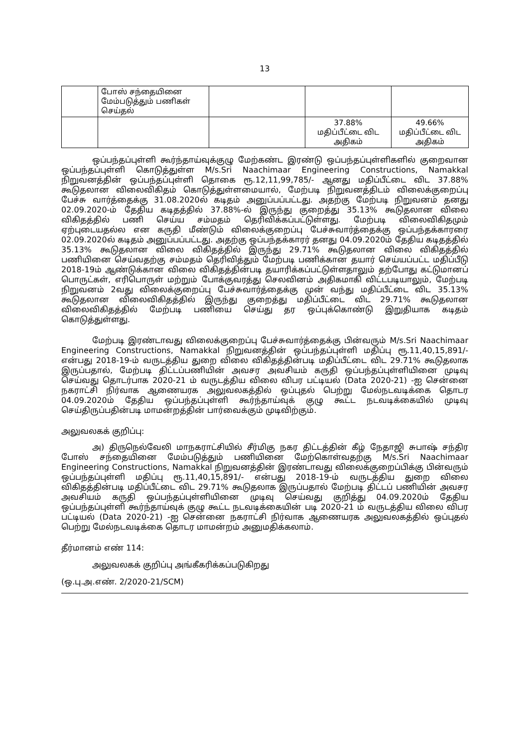13
| | போஸ் சந்தையினை மேம்படுத்தும் பணிகள் செய்தல் | | | |
| | | | 37.88% மதிப்பீட்டை விட அதிகம் | 49.66% மதிப்பீட்டை விட அதிகம் |
ஒப்பந்தப்புள்ளி கூர்ந்தாய்வுக்குழு மேற்கண்ட இரண்டு ஒப்பந்தப்புள்ளிகளில் குறைவான ஒப்பந்தப்புள்ளி கொடுத்துள்ள M/s.Sri Naachimaar Engineering Constructions, Namakkal நிறுவனத்தின் ஒப்பந்தப்புள்ளி தொகை ரூ.12,11,99,785/- ஆனது மதிப்பீட்டை விட 37.88% கூடுதலான விலைவிகிதம் கொடுத்துள்ளமையால், மேற்படி நிறுவனத்திடம் விலைக்குறைப்பு பேச்சு வார்த்தைக்கு 31.08.2020ல் கடிதம் அனுப்பப்பட்டது. அதற்கு மேற்படி நிறுவனம் தனது 02.09.2020-ம் தேதிய கடிதத்தில் 37.88%-ல் இருந்து குறைத்து 35.13% கூடுதலான விலை விகிதத்தில் பணி செய்ய சம்மதம் தெரிவிக்கப்பட்டுள்ளது. மேற்படி விலைவிகிதமும் ஏற்புடையதல்ல என கருதி மீண்டும் விலைக்குறைப்பு பேச்சுவார்த்தைக்கு ஒப்பந்தக்காரரை 02.09.2020ல் கடிதம் அனுப்பப்பட்டது. அதற்கு ஒப்பந்தக்காரர் தனது 04.09.2020ம் தேதிய கடிதத்தில் 35.13% கூடுதலான விலை விகிதத்தில் இருந்து 29.71% கூடுதலான விலை விகிதத்தில் பணியினை செய்வதற்கு சம்மதம் தெரிவித்தும் மேற்படி பணிக்கான தயார் செய்யப்பட்ட மதிப்பீடு 2018-19ம் ஆண்டுக்கான விலை விகிதத்தின்படி தயாரிக்கப்பட்டுள்ளதாலும் தற்போது கட்டுமானப் பொருட்கள், எரிபொருள் மற்றும் போக்குவரத்து செலவினம் அதிகமாகி விட்டபடியாலும், மேற்படி நிறுவனம் 2வது விலைக்குறைப்பு பேச்சுவார்த்தைக்கு முன் வந்து மதிப்பீட்டை விட 35.13% கூடுதலான விலைவிகிதத்தில் இருந்து குறைத்து மதிப்பீட்டை விட 29.71% கூடுதலான விலைவிகிதத்தில் மேற்படி பணியை செய்து தர ஒப்புக்கொண்டு இறுதியாக கடிதம் கொடுத்துள்ளது.
மேற்படி இரண்டாவது விலைக்குறைப்பு பேச்சுவார்த்தைக்கு பின்வரும் M/s.Sri Naachimaar Engineering Constructions, Namakkal நிறுவனத்தின் ஒப்பந்தப்புள்ளி மதிப்பு ரூ.11,40,15,891/- என்பது 2018-19-ம் வருடத்திய துறை விலை விகிதத்தின்படி மதிப்பீட்டை விட 29.71% கூடுதலாக இருப்பதால், மேற்படி திட்டப்பணியின் அவசர அவசியம் கருதி ஒப்பந்தப்புள்ளியினை முடிவு செய்வது தொடர்பாக 2020-21 ம் வருடத்திய விலை விபர பட்டியல் (Data 2020-21) -ஐ சென்னை நகராட்சி நிர்வாக ஆணையரக அலுவலகத்தில் ஒப்புதல் பெற்று மேல்நடவடிக்கை தொடர 04.09.2020ம் தேதிய ஒப்பந்தப்புள்ளி கூர்ந்தாய்வுக் குழு கூட்ட நடவடிக்கையில் முடிவு செய்திருப்பதின்படி மாமன்றத்தின் பார்வைக்கும் முடிவிற்கும்.
அலுவலகக் குறிப்பு:
அ) திருநெல்வேலி மாநகராட்சியில் சீர்மிகு நகர திட்டத்தின் கீழ் நேதாஜி சுபாஷ் சந்திர போஸ் சந்தையினை மேம்படுத்தும் பணியினை மேற்கொள்வதற்கு M/s.Sri Naachimaar Engineering Constructions, Namakkal நிறுவனத்தின் இரண்டாவது விலைக்குறைப்பிக்கு பின்வரும் ஒப்பந்தப்புள்ளி மதிப்பு ரூ.11,40,15,891/- என்பது 2018-19-ம் வருடத்திய துறை விலை விகிதத்தின்படி மதிப்பீட்டை விட 29.71% கூடுதலாக இருப்பதால் மேற்படி திட்டப் பணியின் அவசர அவசியம் கருதி ஒப்பந்தப்புள்ளியினை முடிவு செய்வது குறித்து 04.09.2020ம் தேதிய ஒப்பந்தப்புள்ளி கூர்ந்தாய்வுக் குழு கூட்ட நடவடிக்கையின் படி 2020-21 ம் வருடத்திய விலை விபர பட்டியல் (Data 2020-21) -ஐ சென்னை நகராட்சி நிர்வாக ஆணையரக அலுவலகத்தில் ஒப்புதல் பெற்று மேல்நடவடிக்கை தொடர மாமன்றம் அனுமதிக்கலாம்.
தீர்மானம் எண் 114:
அலுவலகக் குறிப்பு அங்கீகரிக்கப்படுகிறது
(ஒ.பு.அ.எண். 2/2020-21/SCM)